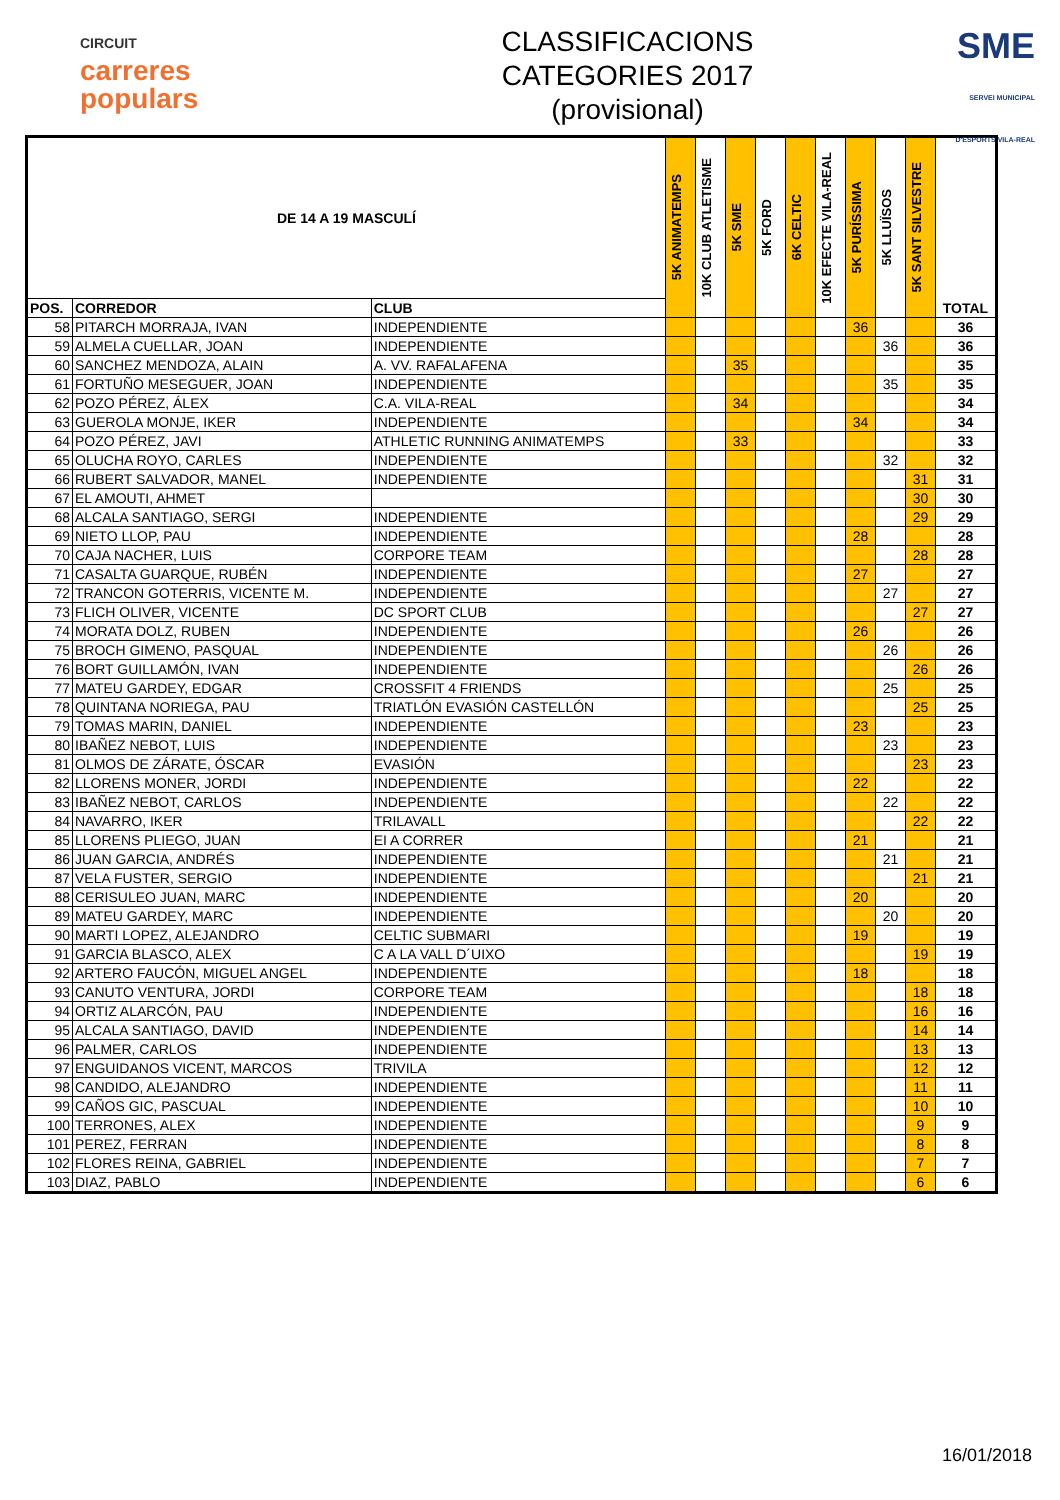CIRCUIT
carreres
populars
CLASSIFICACIONS
CATEGORIES 2017
(provisional)
SME
SERVEI MUNICIPAL D'ESPORTS VILA-REAL
| DE 14 A 19 MASCULÍ | | | 5K ANIMATEMPS | 10K CLUB ATLETISME | 5K SME | 5K FORD | 6K CELTIC | 10K EFECTE VILA-REAL | 5K PURÍSSIMA | 5K LLUÏSOS | 5K SANT SILVESTRE | TOTAL |
| --- | --- | --- | --- | --- | --- | --- | --- | --- | --- | --- | --- | --- |
| POS. | CORREDOR | CLUB | | | | | | | | | | |
| 58 | PITARCH MORRAJA, IVAN | INDEPENDIENTE | | | | | | | 36 | | | 36 |
| 59 | ALMELA CUELLAR, JOAN | INDEPENDIENTE | | | | | | | | 36 | | 36 |
| 60 | SANCHEZ MENDOZA, ALAIN | A. VV. RAFALAFENA | | | 35 | | | | | | | 35 |
| 61 | FORTUÑO MESEGUER, JOAN | INDEPENDIENTE | | | | | | | | 35 | | 35 |
| 62 | POZO PÉREZ, ÁLEX | C.A. VILA-REAL | | | 34 | | | | | | | 34 |
| 63 | GUEROLA MONJE, IKER | INDEPENDIENTE | | | | | | | 34 | | | 34 |
| 64 | POZO PÉREZ, JAVI | ATHLETIC RUNNING ANIMATEMPS | | | 33 | | | | | | | 33 |
| 65 | OLUCHA ROYO, CARLES | INDEPENDIENTE | | | | | | | | 32 | | 32 |
| 66 | RUBERT SALVADOR, MANEL | INDEPENDIENTE | | | | | | | | | 31 | 31 |
| 67 | EL AMOUTI, AHMET | | | | | | | | | | 30 | 30 |
| 68 | ALCALA SANTIAGO, SERGI | INDEPENDIENTE | | | | | | | | | 29 | 29 |
| 69 | NIETO LLOP, PAU | INDEPENDIENTE | | | | | | | 28 | | | 28 |
| 70 | CAJA NACHER, LUIS | CORPORE TEAM | | | | | | | | | 28 | 28 |
| 71 | CASALTA GUARQUE, RUBÉN | INDEPENDIENTE | | | | | | | 27 | | | 27 |
| 72 | TRANCON GOTERRIS, VICENTE M. | INDEPENDIENTE | | | | | | | | 27 | | 27 |
| 73 | FLICH OLIVER, VICENTE | DC SPORT CLUB | | | | | | | | | 27 | 27 |
| 74 | MORATA DOLZ, RUBEN | INDEPENDIENTE | | | | | | | 26 | | | 26 |
| 75 | BROCH GIMENO, PASQUAL | INDEPENDIENTE | | | | | | | | 26 | | 26 |
| 76 | BORT GUILLAMÓN, IVAN | INDEPENDIENTE | | | | | | | | | 26 | 26 |
| 77 | MATEU GARDEY, EDGAR | CROSSFIT 4 FRIENDS | | | | | | | | 25 | | 25 |
| 78 | QUINTANA NORIEGA, PAU | TRIATLÓN EVASIÓN CASTELLÓN | | | | | | | | | 25 | 25 |
| 79 | TOMAS MARIN, DANIEL | INDEPENDIENTE | | | | | | | 23 | | | 23 |
| 80 | IBAÑEZ NEBOT, LUIS | INDEPENDIENTE | | | | | | | | 23 | | 23 |
| 81 | OLMOS DE ZÁRATE, ÓSCAR | EVASIÓN | | | | | | | | | 23 | 23 |
| 82 | LLORENS MONER, JORDI | INDEPENDIENTE | | | | | | | 22 | | | 22 |
| 83 | IBAÑEZ NEBOT, CARLOS | INDEPENDIENTE | | | | | | | | 22 | | 22 |
| 84 | NAVARRO, IKER | TRILAVALL | | | | | | | | | 22 | 22 |
| 85 | LLORENS PLIEGO, JUAN | EI A CORRER | | | | | | | 21 | | | 21 |
| 86 | JUAN GARCIA, ANDRÉS | INDEPENDIENTE | | | | | | | | 21 | | 21 |
| 87 | VELA FUSTER, SERGIO | INDEPENDIENTE | | | | | | | | | 21 | 21 |
| 88 | CERISULEO JUAN, MARC | INDEPENDIENTE | | | | | | | 20 | | | 20 |
| 89 | MATEU GARDEY, MARC | INDEPENDIENTE | | | | | | | | 20 | | 20 |
| 90 | MARTI LOPEZ, ALEJANDRO | CELTIC SUBMARI | | | | | | | 19 | | | 19 |
| 91 | GARCIA BLASCO, ALEX | C A LA VALL D´UIXO | | | | | | | | | 19 | 19 |
| 92 | ARTERO FAUCÓN, MIGUEL ANGEL | INDEPENDIENTE | | | | | | | 18 | | | 18 |
| 93 | CANUTO VENTURA, JORDI | CORPORE TEAM | | | | | | | | | 18 | 18 |
| 94 | ORTIZ ALARCÓN, PAU | INDEPENDIENTE | | | | | | | | | 16 | 16 |
| 95 | ALCALA SANTIAGO, DAVID | INDEPENDIENTE | | | | | | | | | 14 | 14 |
| 96 | PALMER, CARLOS | INDEPENDIENTE | | | | | | | | | 13 | 13 |
| 97 | ENGUIDANOS VICENT, MARCOS | TRIVILA | | | | | | | | | 12 | 12 |
| 98 | CANDIDO, ALEJANDRO | INDEPENDIENTE | | | | | | | | | 11 | 11 |
| 99 | CAÑOS GIC, PASCUAL | INDEPENDIENTE | | | | | | | | | 10 | 10 |
| 100 | TERRONES, ALEX | INDEPENDIENTE | | | | | | | | | 9 | 9 |
| 101 | PEREZ, FERRAN | INDEPENDIENTE | | | | | | | | | 8 | 8 |
| 102 | FLORES REINA, GABRIEL | INDEPENDIENTE | | | | | | | | | 7 | 7 |
| 103 | DIAZ, PABLO | INDEPENDIENTE | | | | | | | | | 6 | 6 |
16/01/2018